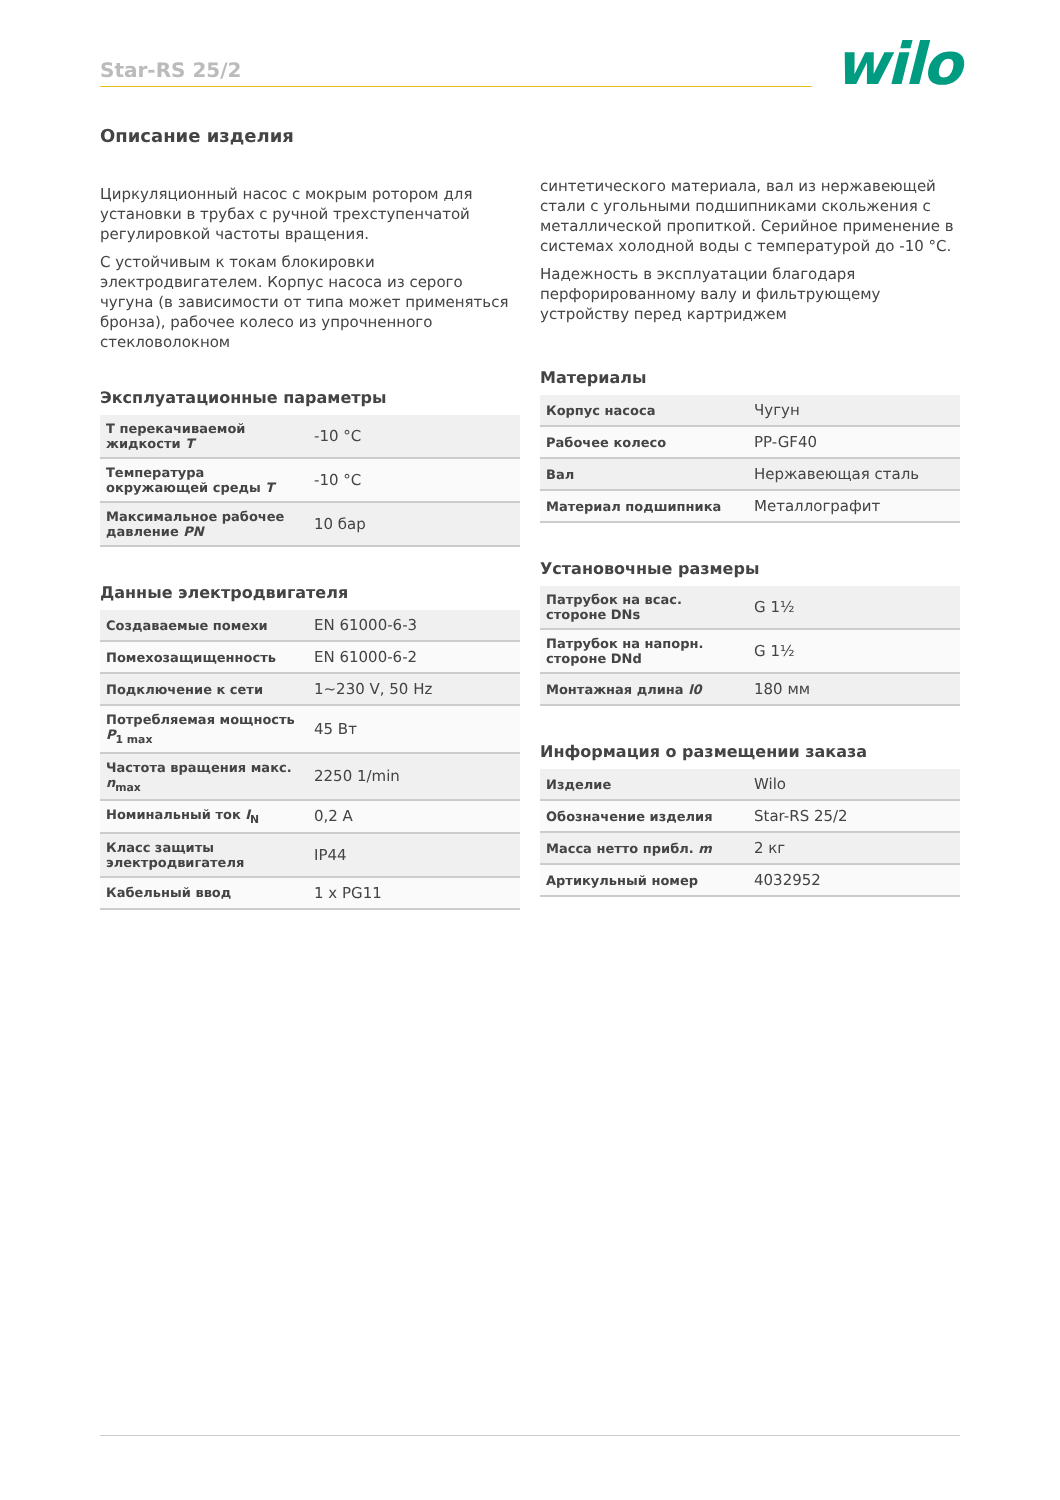Star-RS 25/2 wilo
Описание изделия
Циркуляционный насос с мокрым ротором для установки в трубах с ручной трехступенчатой регулировкой частоты вращения.
С устойчивым к токам блокировки электродвигателем. Корпус насоса из серого чугуна (в зависимости от типа может применяться бронза), рабочее колесо из упрочненного стекловолокном
Эксплуатационные параметры
| T перекачиваемой жидкости T | -10 °C |
| Температура окружающей среды T | -10 °C |
| Максимальное рабочее давление PN | 10 бар |
Данные электродвигателя
| Создаваемые помехи | EN 61000-6-3 |
| Помехозащищенность | EN 61000-6-2 |
| Подключение к сети | 1~230 V, 50 Hz |
| Потребляемая мощность P<sub>1 max</sub> | 45 Вт |
| Частота вращения макс. n<sub>max</sub> | 2250 1/min |
| Номинальный ток I<sub>N</sub> | 0,2 A |
| Класс защиты электродвигателя | IP44 |
| Кабельный ввод | 1 x PG11 |
синтетического материала, вал из нержавеющей стали с угольными подшипниками скольжения с металлической пропиткой. Серийное применение в системах холодной воды с температурой до -10 °C.
Надежность в эксплуатации благодаря перфорированному валу и фильтрующему устройству перед картриджем
Материалы
| Корпус насоса | Чугун |
| Рабочее колесо | PP-GF40 |
| Вал | Нержавеющая сталь |
| Материал подшипника | Металлографит |
Установочные размеры
| Патрубок на всас. стороне DNs | G 1½ |
| Патрубок на напорн. стороне DNd | G 1½ |
| Монтажная длина l0 | 180 мм |
Информация о размещении заказа
| Изделие | Wilo |
| Обозначение изделия | Star-RS 25/2 |
| Масса нетто прибл. m | 2 кг |
| Артикульный номер | 4032952 |